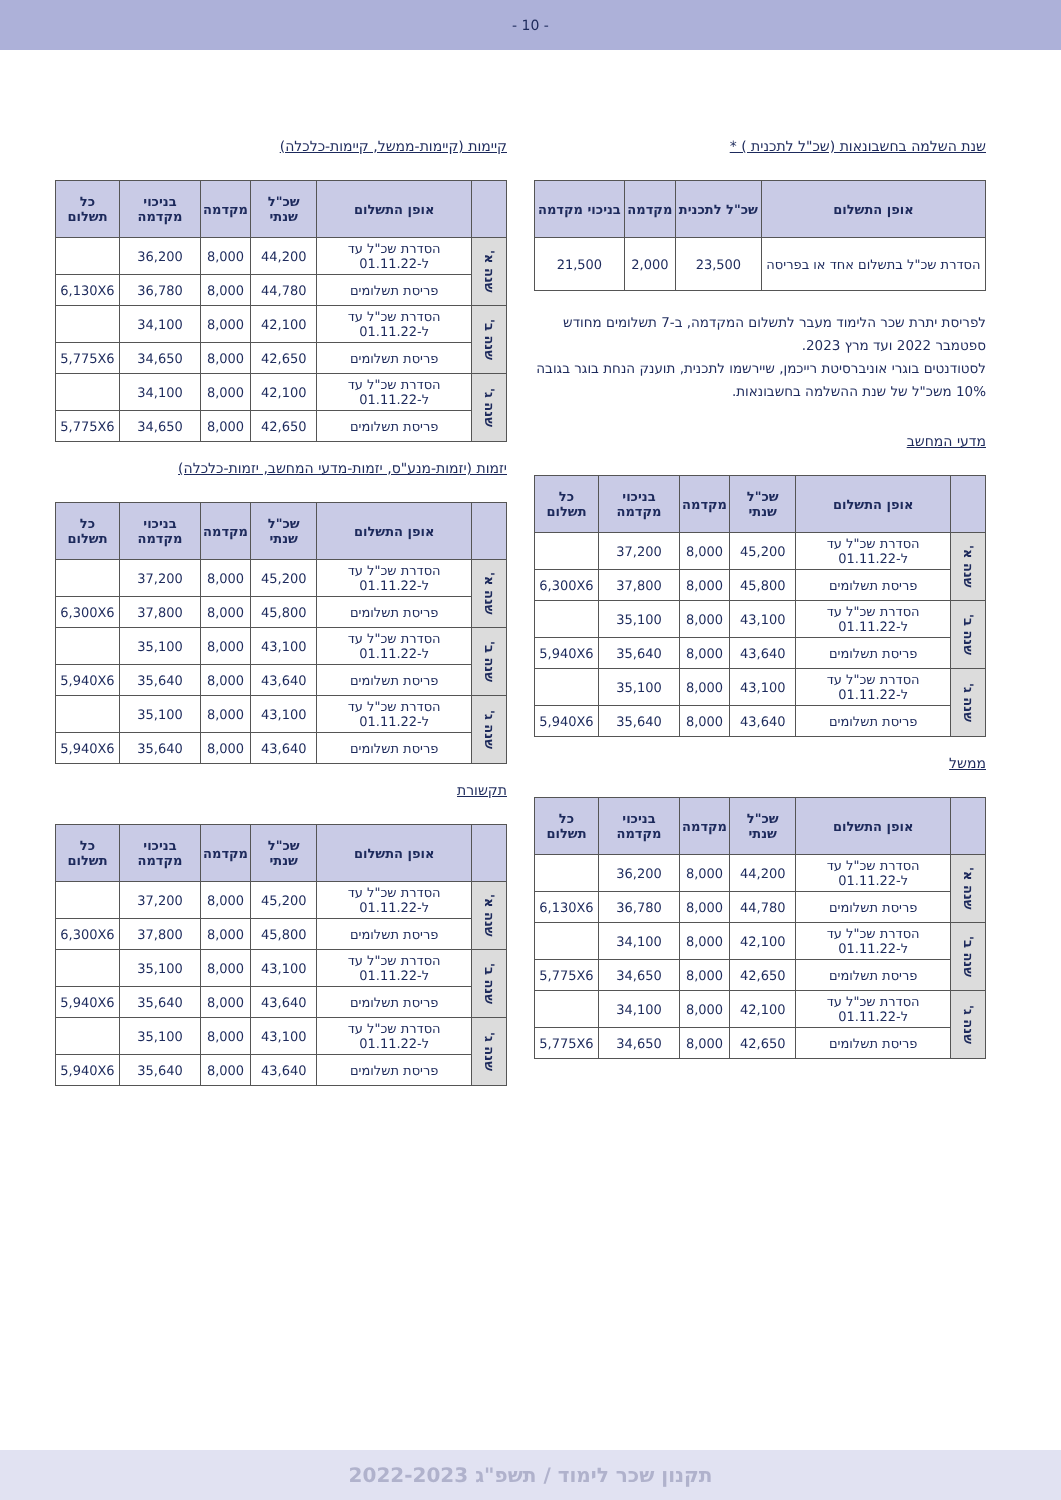- 10 -
שנת השלמה בחשבונאות (שכ"ל לתכנית ) *
| אופן התשלום | שכ"ל לתכנית | מקדמה | בניכוי מקדמה |
| --- | --- | --- | --- |
| הסדרת שכ"ל בתשלום אחד או בפריסה | 23,500 | 2,000 | 21,500 |
לפריסת יתרת שכר הלימוד מעבר לתשלום המקדמה, ב-7 תשלומים מחודש ספטמבר 2022 ועד מרץ 2023.
לסטודנטים בוגרי אוניברסיטת רייכמן, שיירשמו לתכנית, תוענק הנחת בוגר בגובה 10% משכ"ל של שנת ההשלמה בחשבונאות.
מדעי המחשב
| | אופן התשלום | שכ"ל שנתי | מקדמה | בניכוי מקדמה | כל תשלום |
| --- | --- | --- | --- | --- | --- |
| שנה א' | הסדרת שכ"ל עד ל-01.11.22 | 45,200 | 8,000 | 37,200 | |
| | פריסת תשלומים | 45,800 | 8,000 | 37,800 | 6,300X6 |
| שנה ב' | הסדרת שכ"ל עד ל-01.11.22 | 43,100 | 8,000 | 35,100 | |
| | פריסת תשלומים | 43,640 | 8,000 | 35,640 | 5,940X6 |
| שנה ג' | הסדרת שכ"ל עד ל-01.11.22 | 43,100 | 8,000 | 35,100 | |
| | פריסת תשלומים | 43,640 | 8,000 | 35,640 | 5,940X6 |
ממשל
| | אופן התשלום | שכ"ל שנתי | מקדמה | בניכוי מקדמה | כל תשלום |
| --- | --- | --- | --- | --- | --- |
| שנה א' | הסדרת שכ"ל עד ל-01.11.22 | 44,200 | 8,000 | 36,200 | |
| | פריסת תשלומים | 44,780 | 8,000 | 36,780 | 6,130X6 |
| שנה ב' | הסדרת שכ"ל עד ל-01.11.22 | 42,100 | 8,000 | 34,100 | |
| | פריסת תשלומים | 42,650 | 8,000 | 34,650 | 5,775X6 |
| שנה ג' | הסדרת שכ"ל עד ל-01.11.22 | 42,100 | 8,000 | 34,100 | |
| | פריסת תשלומים | 42,650 | 8,000 | 34,650 | 5,775X6 |
קיימות (קיימות-ממשל, קיימות-כלכלה)
| | אופן התשלום | שכ"ל שנתי | מקדמה | בניכוי מקדמה | כל תשלום |
| --- | --- | --- | --- | --- | --- |
| שנה א' | הסדרת שכ"ל עד ל-01.11.22 | 44,200 | 8,000 | 36,200 | |
| | פריסת תשלומים | 44,780 | 8,000 | 36,780 | 6,130X6 |
| שנה ב' | הסדרת שכ"ל עד ל-01.11.22 | 42,100 | 8,000 | 34,100 | |
| | פריסת תשלומים | 42,650 | 8,000 | 34,650 | 5,775X6 |
| שנה ג' | הסדרת שכ"ל עד ל-01.11.22 | 42,100 | 8,000 | 34,100 | |
| | פריסת תשלומים | 42,650 | 8,000 | 34,650 | 5,775X6 |
יזמות (יזמות-מנע"ס, יזמות-מדעי המחשב, יזמות-כלכלה)
| | אופן התשלום | שכ"ל שנתי | מקדמה | בניכוי מקדמה | כל תשלום |
| --- | --- | --- | --- | --- | --- |
| שנה א' | הסדרת שכ"ל עד ל-01.11.22 | 45,200 | 8,000 | 37,200 | |
| | פריסת תשלומים | 45,800 | 8,000 | 37,800 | 6,300X6 |
| שנה ב' | הסדרת שכ"ל עד ל-01.11.22 | 43,100 | 8,000 | 35,100 | |
| | פריסת תשלומים | 43,640 | 8,000 | 35,640 | 5,940X6 |
| שנה ג' | הסדרת שכ"ל עד ל-01.11.22 | 43,100 | 8,000 | 35,100 | |
| | פריסת תשלומים | 43,640 | 8,000 | 35,640 | 5,940X6 |
תקשורת
| | אופן התשלום | שכ"ל שנתי | מקדמה | בניכוי מקדמה | כל תשלום |
| --- | --- | --- | --- | --- | --- |
| שנה א' | הסדרת שכ"ל עד ל-01.11.22 | 45,200 | 8,000 | 37,200 | |
| | פריסת תשלומים | 45,800 | 8,000 | 37,800 | 6,300X6 |
| שנה ב' | הסדרת שכ"ל עד ל-01.11.22 | 43,100 | 8,000 | 35,100 | |
| | פריסת תשלומים | 43,640 | 8,000 | 35,640 | 5,940X6 |
| שנה ג' | הסדרת שכ"ל עד ל-01.11.22 | 43,100 | 8,000 | 35,100 | |
| | פריסת תשלומים | 43,640 | 8,000 | 35,640 | 5,940X6 |
תקנון שכר לימוד / תשפ"ג 2022-2023